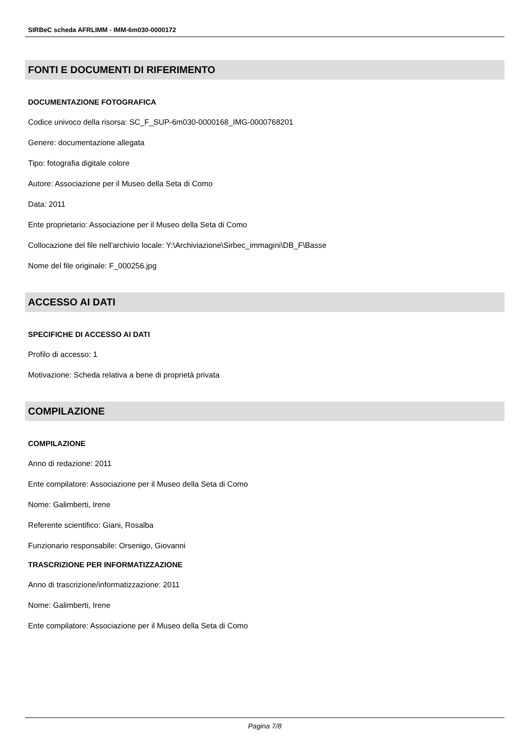SIRBeC scheda AFRLIMM - IMM-6m030-0000172
FONTI E DOCUMENTI DI RIFERIMENTO
DOCUMENTAZIONE FOTOGRAFICA
Codice univoco della risorsa: SC_F_SUP-6m030-0000168_IMG-0000768201
Genere: documentazione allegata
Tipo: fotografia digitale colore
Autore: Associazione per il Museo della Seta di Como
Data: 2011
Ente proprietario: Associazione per il Museo della Seta di Como
Collocazione del file nell'archivio locale: Y:\Archiviazione\Sirbec_immagini\DB_F\Basse
Nome del file originale: F_000256.jpg
ACCESSO AI DATI
SPECIFICHE DI ACCESSO AI DATI
Profilo di accesso: 1
Motivazione: Scheda relativa a bene di proprietà privata
COMPILAZIONE
COMPILAZIONE
Anno di redazione: 2011
Ente compilatore: Associazione per il Museo della Seta di Como
Nome: Galimberti, Irene
Referente scientifico: Giani, Rosalba
Funzionario responsabile: Orsenigo, Giovanni
TRASCRIZIONE PER INFORMATIZZAZIONE
Anno di trascrizione/informatizzazione: 2011
Nome: Galimberti, Irene
Ente compilatore: Associazione per il Museo della Seta di Como
Pagina 7/8